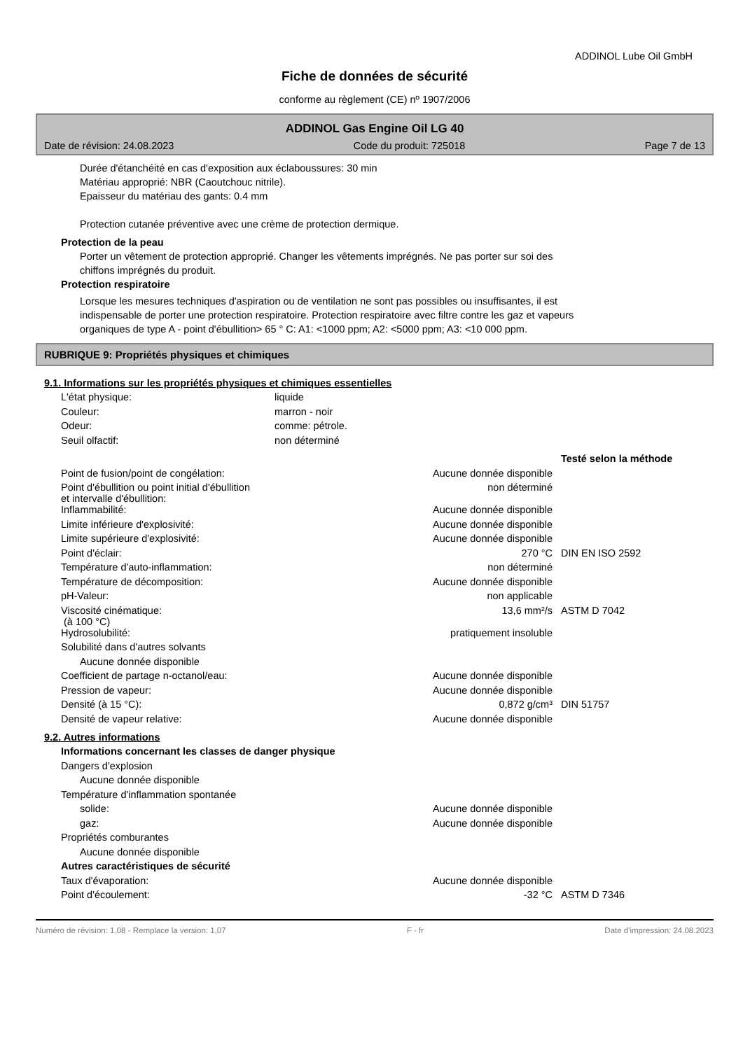ADDINOL Lube Oil GmbH
Fiche de données de sécurité
conforme au règlement (CE) nº 1907/2006
ADDINOL Gas Engine Oil LG 40
Date de révision: 24.08.2023 Code du produit: 725018 Page 7 de 13
Durée d'étanchéité en cas d'exposition aux éclaboussures: 30 min
Matériau approprié: NBR (Caoutchouc nitrile).
Epaisseur du matériau des gants: 0.4 mm
Protection cutanée préventive avec une crème de protection dermique.
Protection de la peau
Porter un vêtement de protection approprié. Changer les vêtements imprégnés. Ne pas porter sur soi des
chiffons imprégnés du produit.
Protection respiratoire
Lorsque les mesures techniques d'aspiration ou de ventilation ne sont pas possibles ou insuffisantes, il est
indispensable de porter une protection respiratoire. Protection respiratoire avec filtre contre les gaz et vapeurs
organiques de type A - point d'ébullition> 65 ° C: A1: <1000 ppm; A2: <5000 ppm; A3: <10 000 ppm.
RUBRIQUE 9: Propriétés physiques et chimiques
9.1. Informations sur les propriétés physiques et chimiques essentielles
| L'état physique: | liquide |
| Couleur: | marron - noir |
| Odeur: | comme: pétrole. |
| Seuil olfactif: | non déterminé |
| | | Testé selon la méthode |
| Point de fusion/point de congélation: | Aucune donnée disponible | |
| Point d'ébullition ou point initial d'ébullition et intervalle d'ébullition: | non déterminé | |
| Inflammabilité: | Aucune donnée disponible | |
| Limite inférieure d'explosivité: | Aucune donnée disponible | |
| Limite supérieure d'explosivité: | Aucune donnée disponible | |
| Point d'éclair: | 270 °C | DIN EN ISO 2592 |
| Température d'auto-inflammation: | non déterminé | |
| Température de décomposition: | Aucune donnée disponible | |
| pH-Valeur: | non applicable | |
| Viscosité cinématique: (à 100 °C) | 13,6 mm²/s | ASTM D 7042 |
| Hydrosolubilité: | pratiquement insoluble | |
| Solubilité dans d'autres solvants | | |
| Aucune donnée disponible | | |
| Coefficient de partage n-octanol/eau: | Aucune donnée disponible | |
| Pression de vapeur: | Aucune donnée disponible | |
| Densité (à 15 °C): | 0,872 g/cm³ | DIN 51757 |
| Densité de vapeur relative: | Aucune donnée disponible | |
9.2. Autres informations
| Informations concernant les classes de danger physique | | |
| Dangers d'explosion | | |
| Aucune donnée disponible | | |
| Température d'inflammation spontanée | | |
| solide: | Aucune donnée disponible | |
| gaz: | Aucune donnée disponible | |
| Propriétés comburantes | | |
| Aucune donnée disponible | | |
| Autres caractéristiques de sécurité | | |
| Taux d'évaporation: | Aucune donnée disponible | |
| Point d'écoulement: | -32 °C | ASTM D 7346 |
Numéro de révision: 1,08 - Remplace la version: 1,07 F - fr Date d'impression: 24.08.2023